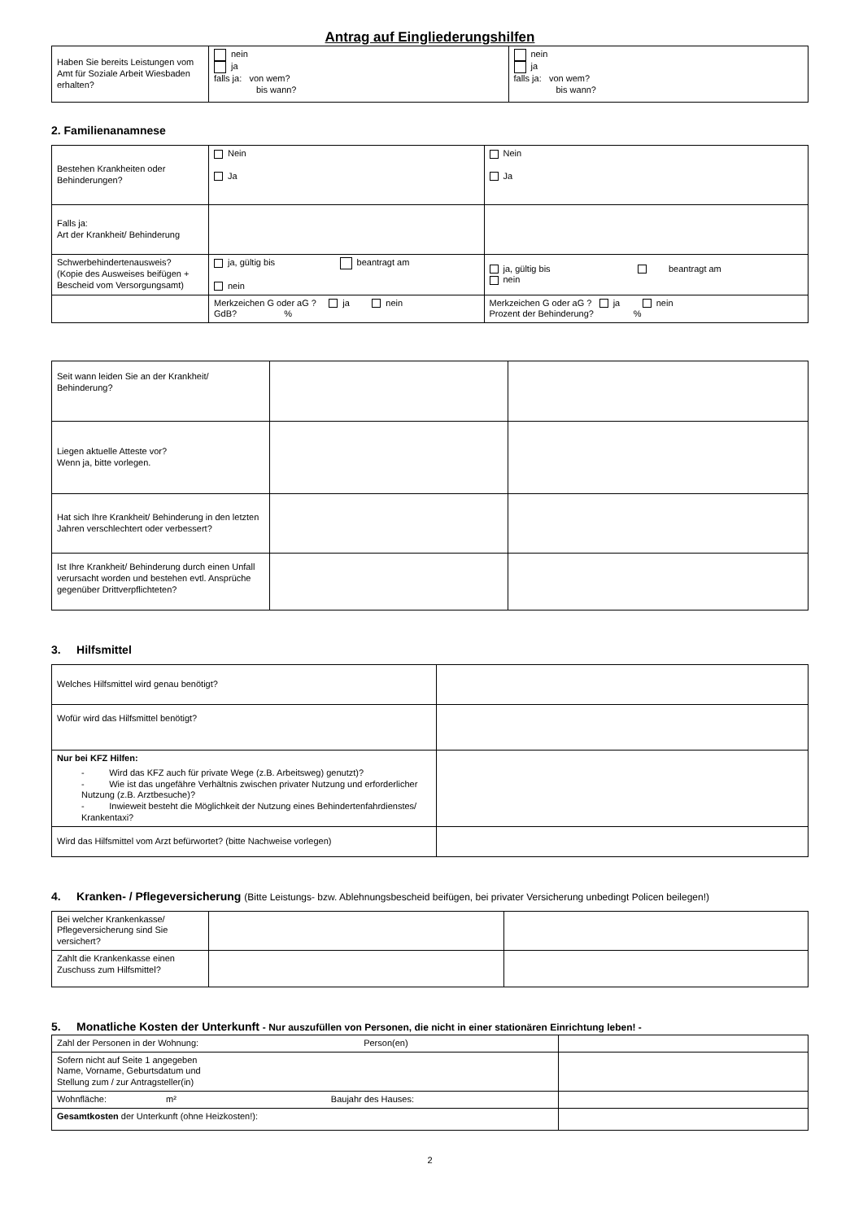Antrag auf Eingliederungshilfen
| Haben Sie bereits Leistungen vom Amt für Soziale Arbeit Wiesbaden erhalten? | nein ja falls ja: von wem? bis wann? | nein ja falls ja: von wem? bis wann? |
2. Familienanamnese
| Bestehen Krankheiten oder Behinderungen? | Nein Ja | Nein Ja |
| Falls ja: Art der Krankheit/ Behinderung | | |
| Schwerbehindertenausweis? (Kopie des Ausweises beifügen + Bescheid vom Versorgungsamt) | ja, gültig bis beantragt am nein | ja, gültig bis beantragt am nein |
| | Merkzeichen G oder aG ? ja nein GdB? % | Merkzeichen G oder aG ? ja nein Prozent der Behinderung? % |
| Seit wann leiden Sie an der Krankheit/ Behinderung? | | |
| Liegen aktuelle Atteste vor? Wenn ja, bitte vorlegen. | | |
| Hat sich Ihre Krankheit/ Behinderung in den letzten Jahren verschlechtert oder verbessert? | | |
| Ist Ihre Krankheit/ Behinderung durch einen Unfall verursacht worden und bestehen evtl. Ansprüche gegenüber Drittverpflichteten? | | |
3. Hilfsmittel
| Welches Hilfsmittel wird genau benötigt? | |
| Wofür wird das Hilfsmittel benötigt? | |
| Nur bei KFZ Hilfen: - Wird das KFZ auch für private Wege (z.B. Arbeitsweg) genutzt)? - Wie ist das ungefähre Verhältnis zwischen privater Nutzung und erforderlicher Nutzung (z.B. Arztbesuche)? - Inwieweit besteht die Möglichkeit der Nutzung eines Behindertenfahrdienstes/ Krankentaxi? | |
| Wird das Hilfsmittel vom Arzt befürwortet? (bitte Nachweise vorlegen) | |
4. Kranken- / Pflegeversicherung (Bitte Leistungs- bzw. Ablehnungsbescheid beifügen, bei privater Versicherung unbedingt Policen beilegen!)
| Bei welcher Krankenkasse/ Pflegeversicherung sind Sie versichert? | | |
| Zahlt die Krankenkasse einen Zuschuss zum Hilfsmittel? | | |
5. Monatliche Kosten der Unterkunft - Nur auszufüllen von Personen, die nicht in einer stationären Einrichtung leben! -
| Zahl der Personen in der Wohnung: Person(en) | |
| Sofern nicht auf Seite 1 angegeben Name, Vorname, Geburtsdatum und Stellung zum / zur Antragsteller(in) | |
| Wohnfläche: m² Baujahr des Hauses: | |
| Gesamtkosten der Unterkunft (ohne Heizkosten!): | |
2